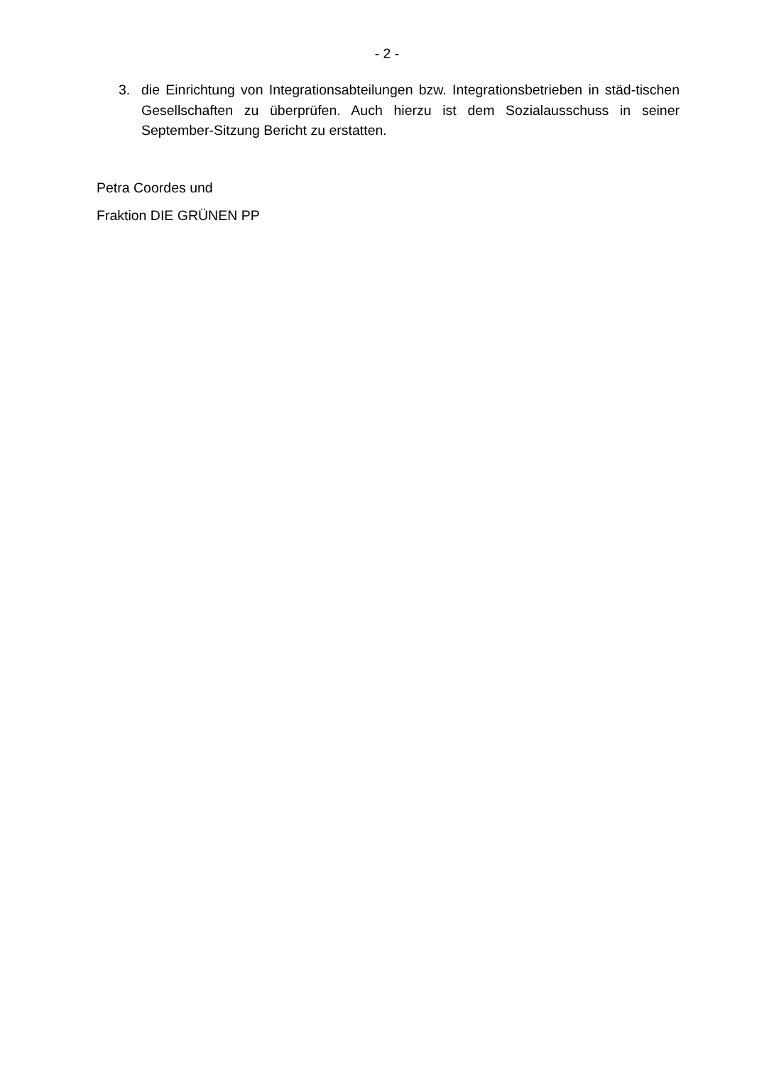- 2 -
3. die Einrichtung von Integrationsabteilungen bzw. Integrationsbetrieben in städ-tischen Gesellschaften zu überprüfen. Auch hierzu ist dem Sozialausschuss in seiner September-Sitzung Bericht zu erstatten.
Petra Coordes und
Fraktion DIE GRÜNEN PP